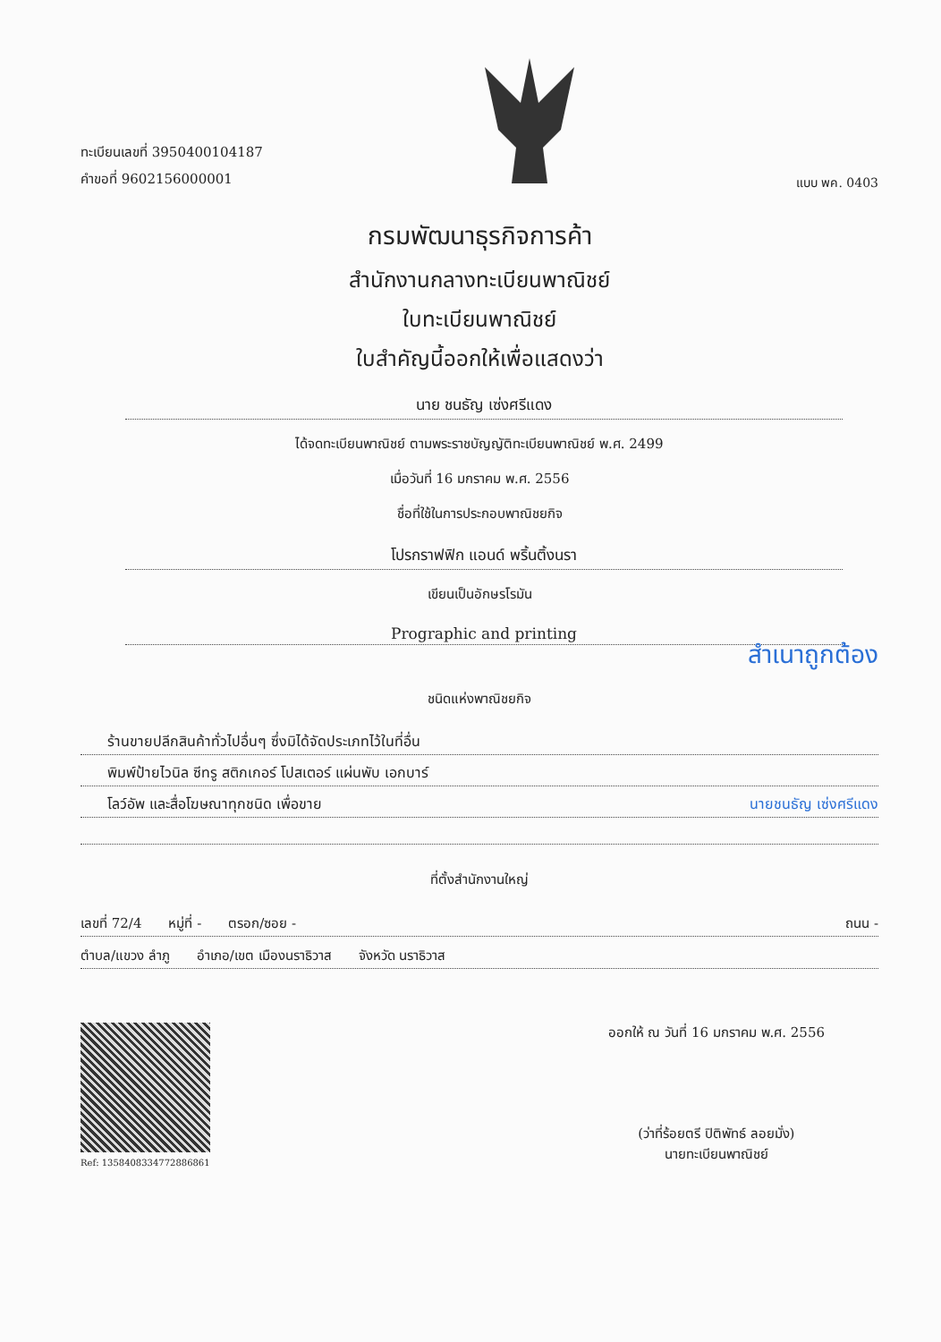ทะเบียนเลขที่ 3950400104187
คำขอที่ 9602156000001
แบบ พค. 0403
กรมพัฒนาธุรกิจการค้า
สำนักงานกลางทะเบียนพาณิชย์
ใบทะเบียนพาณิชย์
ใบสำคัญนี้ออกให้เพื่อแสดงว่า
นาย ชนธัญ เซ่งศรีแดง
ได้จดทะเบียนพาณิชย์ ตามพระราชบัญญัติทะเบียนพาณิชย์ พ.ศ. 2499
เมื่อวันที่ 16 มกราคม พ.ศ. 2556
ชื่อที่ใช้ในการประกอบพาณิชยกิจ
โปรกราฟฟิก แอนด์ พริ้นติ้งนรา
เขียนเป็นอักษรโรมัน
Prographic and printing
สำเนาถูกต้อง
ชนิดแห่งพาณิชยกิจ
ร้านขายปลีกสินค้าทั่วไปอื่นๆ ซึ่งมิได้จัดประเภทไว้ในที่อื่น
พิมพ์ป้ายไวนิล ซีทรู สติกเกอร์ โปสเตอร์ แผ่นพับ เอกบาร์
โลว์อัพ และสื่อโฆษณาทุกชนิด เพื่อขาย นายชนธัญ เซ่งศรีแดง
ที่ตั้งสำนักงานใหญ่
เลขที่ 72/4 หมู่ที่ - ตรอก/ซอย - ถนน -
ตำบล/แขวง ลำภู อำเภอ/เขต เมืองนราธิวาส จังหวัด นราธิวาส
Ref: 1358408334772886861
ออกให้ ณ วันที่ 16 มกราคม พ.ศ. 2556
(ว่าที่ร้อยตรี ปิติพัทธ์ ลอยมั่ง)
นายทะเบียนพาณิชย์